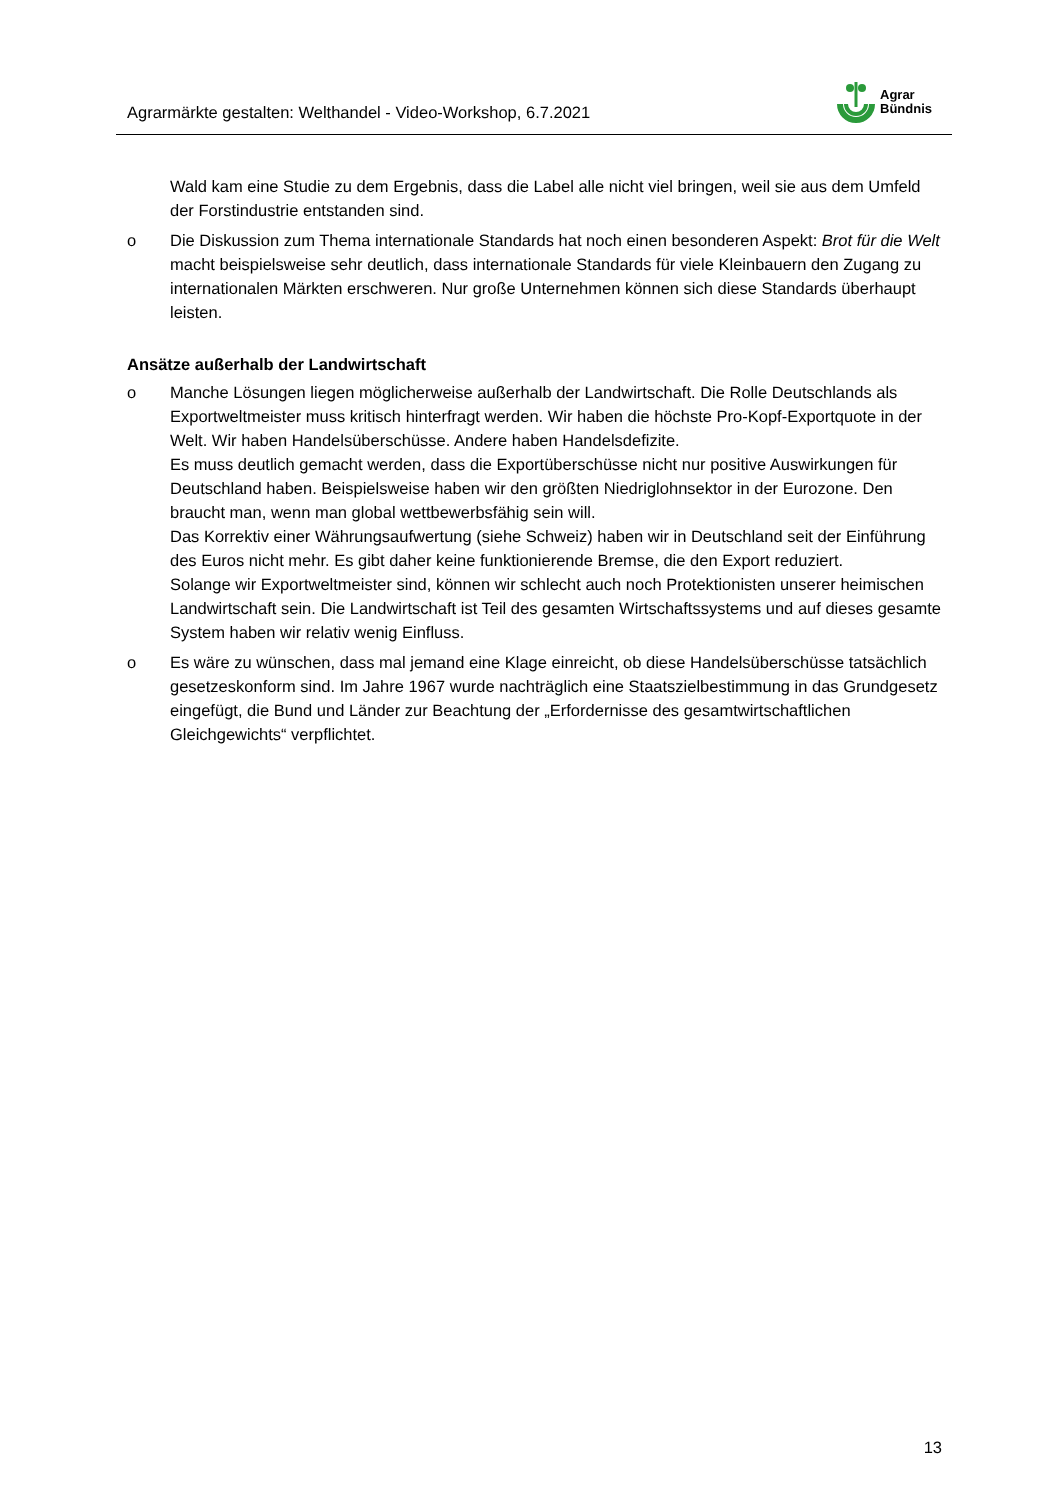Agrarmärkte gestalten: Welthandel - Video-Workshop, 6.7.2021
Agrar
Bündnis
Wald kam eine Studie zu dem Ergebnis, dass die Label alle nicht viel bringen, weil sie aus dem Umfeld der Forstindustrie entstanden sind.
o Die Diskussion zum Thema internationale Standards hat noch einen besonderen Aspekt: Brot für die Welt macht beispielsweise sehr deutlich, dass internationale Standards für viele Kleinbauern den Zugang zu internationalen Märkten erschweren. Nur große Unternehmen können sich diese Standards überhaupt leisten.
Ansätze außerhalb der Landwirtschaft
o Manche Lösungen liegen möglicherweise außerhalb der Landwirtschaft. Die Rolle Deutschlands als Exportweltmeister muss kritisch hinterfragt werden. Wir haben die höchste Pro-Kopf-Exportquote in der Welt. Wir haben Handelsüberschüsse. Andere haben Handelsdefizite.
Es muss deutlich gemacht werden, dass die Exportüberschüsse nicht nur positive Auswirkungen für Deutschland haben. Beispielsweise haben wir den größten Niedriglohnsektor in der Eurozone. Den braucht man, wenn man global wettbewerbsfähig sein will.
Das Korrektiv einer Währungsaufwertung (siehe Schweiz) haben wir in Deutschland seit der Einführung des Euros nicht mehr. Es gibt daher keine funktionierende Bremse, die den Export reduziert.
Solange wir Exportweltmeister sind, können wir schlecht auch noch Protektionisten unserer heimischen Landwirtschaft sein. Die Landwirtschaft ist Teil des gesamten Wirtschaftssystems und auf dieses gesamte System haben wir relativ wenig Einfluss.
o Es wäre zu wünschen, dass mal jemand eine Klage einreicht, ob diese Handelsüberschüsse tatsächlich gesetzeskonform sind. Im Jahre 1967 wurde nachträglich eine Staatszielbestimmung in das Grundgesetz eingefügt, die Bund und Länder zur Beachtung der „Erfordernisse des gesamtwirtschaftlichen Gleichgewichts“ verpflichtet.
13